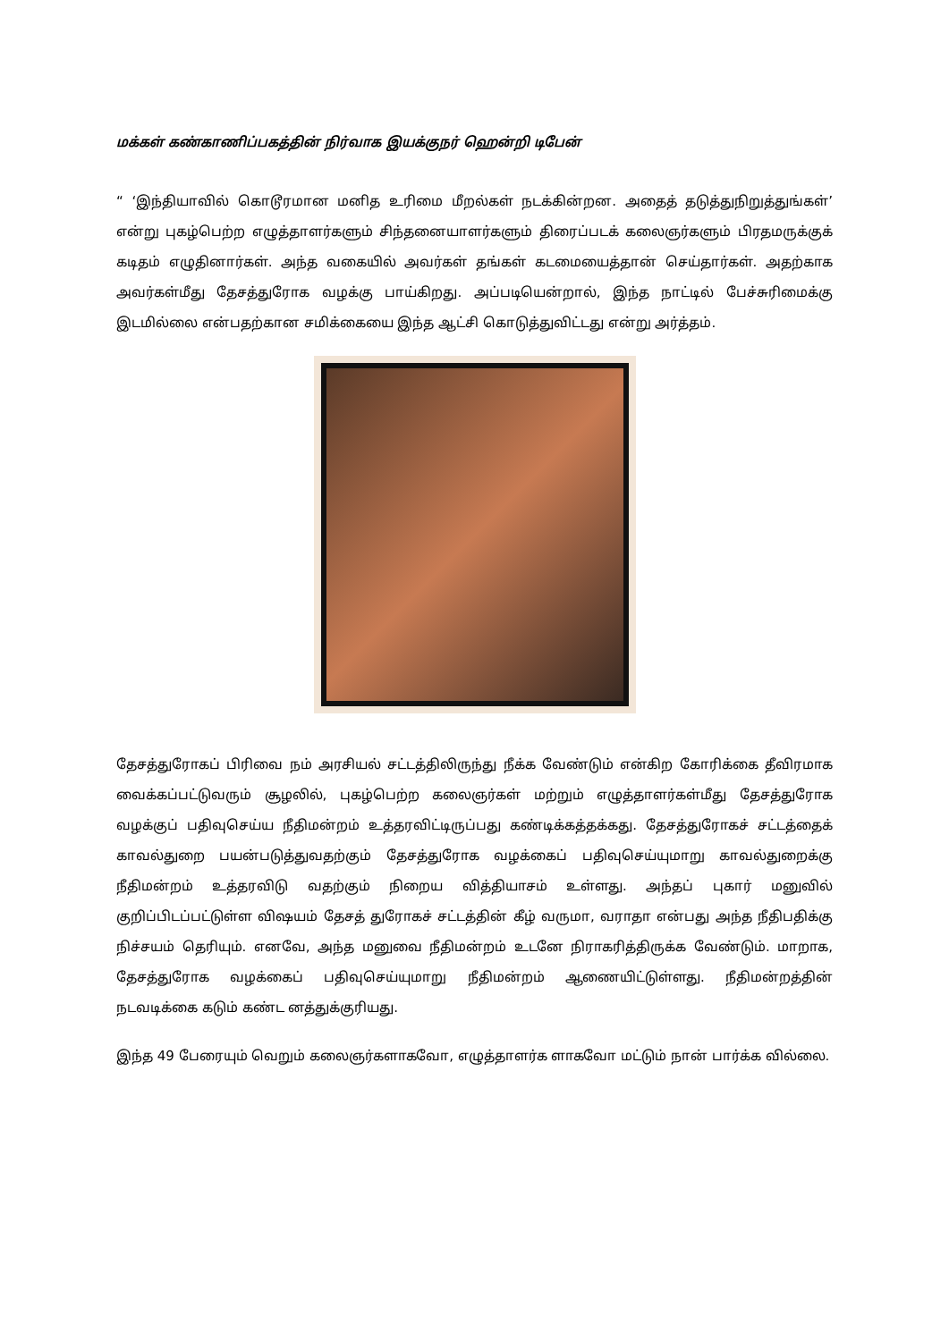மக்கள் கண்காணிப்பகத்தின் நிர்வாக இயக்குநர் ஹென்றி டிபேன்
“ ‘இந்தியாவில் கொடூரமான மனித உரிமை மீறல்கள் நடக்கின்றன. அதைத் தடுத்துநிறுத்துங்கள்’ என்று புகழ்பெற்ற எழுத்தாளர்களும் சிந்தனையாளர்களும் திரைப்படக் கலைஞர்களும் பிரதமருக்குக் கடிதம் எழுதினார்கள். அந்த வகையில் அவர்கள் தங்கள் கடமையைத்தான் செய்தார்கள். அதற்காக அவர்கள்மீது தேசத்துரோக வழக்கு பாய்கிறது. அப்படியென்றால், இந்த நாட்டில் பேச்சுரிமைக்கு இடமில்லை என்பதற்கான சமிக்கையை இந்த ஆட்சி கொடுத்துவிட்டது என்று அர்த்தம்.
தேசத்துரோகப் பிரிவை நம் அரசியல் சட்டத்திலிருந்து நீக்க வேண்டும் என்கிற கோரிக்கை தீவிரமாக வைக்கப்பட்டுவரும் சூழலில், புகழ்பெற்ற கலைஞர்கள் மற்றும் எழுத்தாளர்கள்மீது தேசத்துரோக வழக்குப் பதிவுசெய்ய நீதிமன்றம் உத்தரவிட்டிருப்பது கண்டிக்கத்தக்கது. தேசத்துரோகச் சட்டத்தைக் காவல்துறை பயன்படுத்துவதற்கும் தேசத்துரோக வழக்கைப் பதிவுசெய்யுமாறு காவல்துறைக்கு நீதிமன்றம் உத்தரவிடு வதற்கும் நிறைய வித்தியாசம் உள்ளது. அந்தப் புகார் மனுவில் குறிப்பிடப்பட்டுள்ள விஷயம் தேசத் துரோகச் சட்டத்தின் கீழ் வருமா, வராதா என்பது அந்த நீதிபதிக்கு நிச்சயம் தெரியும். எனவே, அந்த மனுவை நீதிமன்றம் உடனே நிராகரித்திருக்க வேண்டும். மாறாக, தேசத்துரோக வழக்கைப் பதிவுசெய்யுமாறு நீதிமன்றம் ஆணையிட்டுள்ளது. நீதிமன்றத்தின் நடவடிக்கை கடும் கண்ட னத்துக்குரியது.
இந்த 49 பேரையும் வெறும் கலைஞர்களாகவோ, எழுத்தாளர்க ளாகவோ மட்டும் நான் பார்க்க வில்லை.